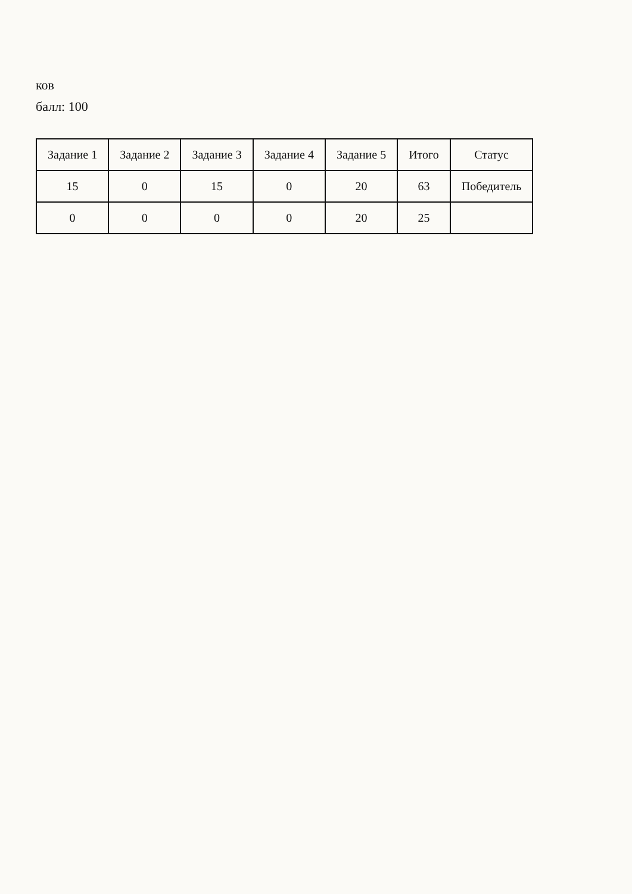ков
балл: 100
| Задание 1 | Задание 2 | Задание 3 | Задание 4 | Задание 5 | Итого | Статус |
| --- | --- | --- | --- | --- | --- | --- |
| 15 | 0 | 15 | 0 | 20 | 63 | Победитель |
| 0 | 0 | 0 | 0 | 20 | 25 | |